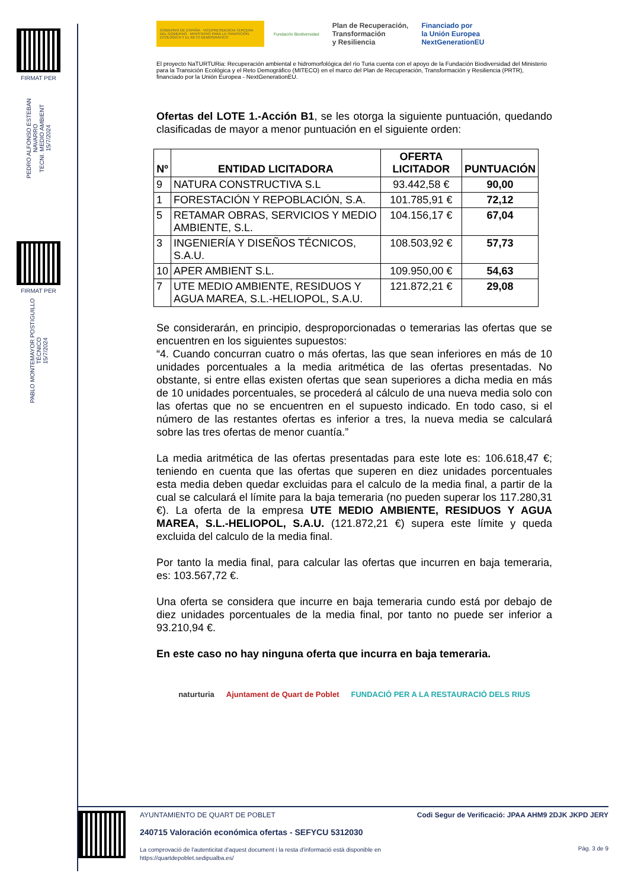FIRMAT PER
PEDRO ALFONSO ESTEBAN NAVARRO
TECNI. MEDIO AMBIENT
15/7/2024
FIRMAT PER
PABLO MONTEMAYOR POSTIGUILLO
TÉCNICO
15/7/2024
GOBIERNO DE ESPAÑA · VICEPRESIDENCIA TERCERA DEL GOBIERNO · MINISTERIO PARA LA TRANSICIÓN ECOLÓGICA Y EL RETO DEMOGRÁFICO
Fundación Biodiversidad
Plan de Recuperación,
Transformación
y Resiliencia
Financiado por
la Unión Europea
NextGenerationEU
El proyecto NaTURTURia: Recuperación ambiental e hidromorfológica del río Turia cuenta con el apoyo de la Fundación Biodiversidad del Ministerio para la Transición Ecológica y el Reto Demográfico (MITECO) en el marco del Plan de Recuperación, Transformación y Resiliencia (PRTR), financiado por la Unión Europea - NextGenerationEU.
Ofertas del LOTE 1.-Acción B1, se les otorga la siguiente puntuación, quedando clasificadas de mayor a menor puntuación en el siguiente orden:
| Nº | ENTIDAD LICITADORA | OFERTA LICITADOR | PUNTUACIÓN |
| --- | --- | --- | --- |
| 9 | NATURA CONSTRUCTIVA S.L | 93.442,58 € | 90,00 |
| 1 | FORESTACIÓN Y REPOBLACIÓN, S.A. | 101.785,91 € | 72,12 |
| 5 | RETAMAR OBRAS, SERVICIOS Y MEDIO AMBIENTE, S.L. | 104.156,17 € | 67,04 |
| 3 | INGENIERÍA Y DISEÑOS TÉCNICOS, S.A.U. | 108.503,92 € | 57,73 |
| 10 | APER AMBIENT S.L. | 109.950,00 € | 54,63 |
| 7 | UTE MEDIO AMBIENTE, RESIDUOS Y AGUA MAREA, S.L.-HELIOPOL, S.A.U. | 121.872,21 € | 29,08 |
Se considerarán, en principio, desproporcionadas o temerarias las ofertas que se encuentren en los siguientes supuestos:
“4. Cuando concurran cuatro o más ofertas, las que sean inferiores en más de 10 unidades porcentuales a la media aritmética de las ofertas presentadas. No obstante, si entre ellas existen ofertas que sean superiores a dicha media en más de 10 unidades porcentuales, se procederá al cálculo de una nueva media solo con las ofertas que no se encuentren en el supuesto indicado. En todo caso, si el número de las restantes ofertas es inferior a tres, la nueva media se calculará sobre las tres ofertas de menor cuantía.”
La media aritmética de las ofertas presentadas para este lote es: 106.618,47 €; teniendo en cuenta que las ofertas que superen en diez unidades porcentuales esta media deben quedar excluidas para el calculo de la media final, a partir de la cual se calculará el límite para la baja temeraria (no pueden superar los 117.280,31 €). La oferta de la empresa UTE MEDIO AMBIENTE, RESIDUOS Y AGUA MAREA, S.L.-HELIOPOL, S.A.U. (121.872,21 €) supera este límite y queda excluida del calculo de la media final.
Por tanto la media final, para calcular las ofertas que incurren en baja temeraria, es: 103.567,72 €.
Una oferta se considera que incurre en baja temeraria cundo está por debajo de diez unidades porcentuales de la media final, por tanto no puede ser inferior a 93.210,94 €.
En este caso no hay ninguna oferta que incurra en baja temeraria.
naturturia Ajuntament de Quart de Poblet FUNDACIÓ PER A LA RESTAURACIÓ DELS RIUS
AYUNTAMIENTO DE QUART DE POBLET
240715 Valoración económica ofertas - SEFYCU 5312030
La comprovació de l'autenticitat d'aquest document i la resta d'informació està disponible en https://quartdepoblet.sedipualba.es/
Codi Segur de Verificació: JPAA AHM9 2DJK JKPD JERY
Pàg. 3 de 9